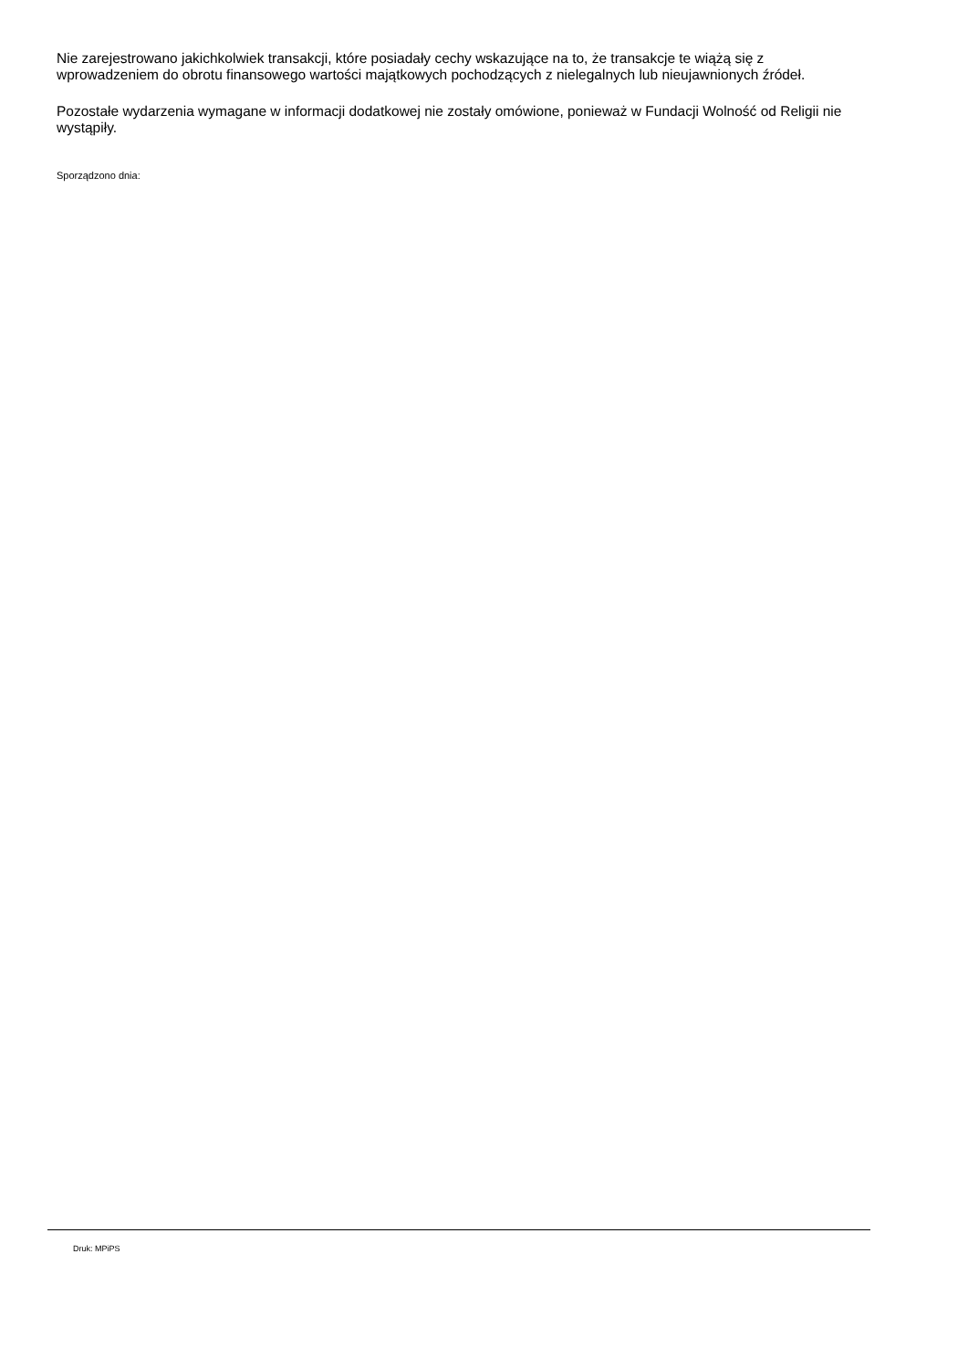Nie zarejestrowano jakichkolwiek transakcji, które posiadały cechy wskazujące na to, że transakcje te wiążą się z wprowadzeniem do obrotu finansowego wartości majątkowych pochodzących z nielegalnych lub nieujawnionych źródeł.
Pozostałe wydarzenia wymagane w informacji dodatkowej nie zostały omówione, ponieważ w Fundacji Wolność od Religii nie wystąpiły.
Sporządzono dnia:
Druk: MPiPS